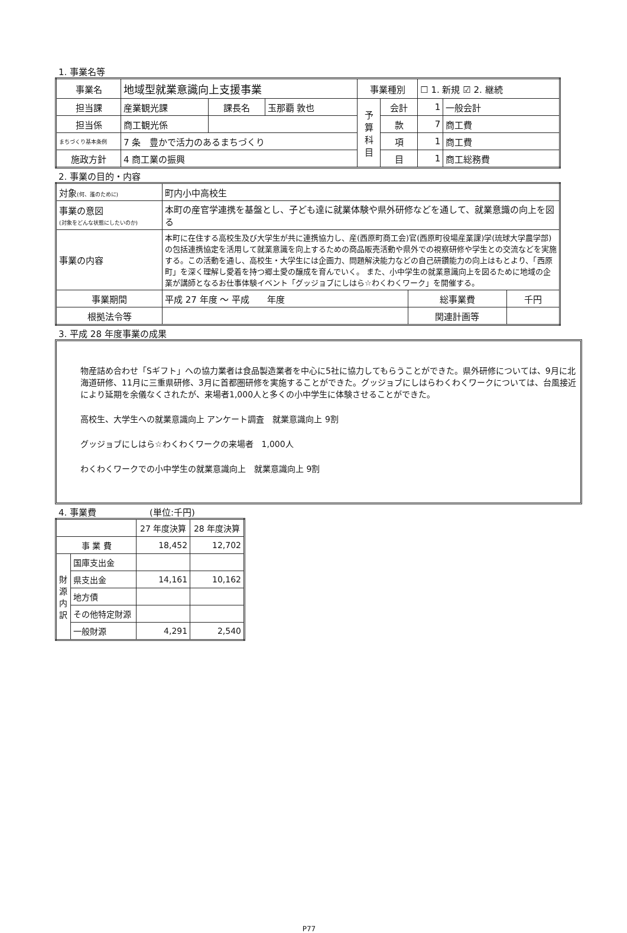1. 事業名等
| 事業名 | 地域型就業意識向上支援事業 | | | 事業種別 | | ☐ 1. 新規 ☑ 2. 継続 | |
| 担当課 | 産業観光課 | 課長名 | 玉那覇 敦也 | 予 算 科 目 | 会計 | 1 | 一般会計 |
| 担当係 | 商工観光係 | | | | 款 | 7 | 商工費 |
| まちづくり基本条例 | 7 条 豊かで活力のあるまちづくり | | | | 項 | 1 | 商工費 |
| 施政方針 | 4 商工業の振興 | | | | 目 | 1 | 商工総務費 |
2. 事業の目的・内容
| 対象 (何、誰のために) | 町内小中高校生 | | |
| 事業の意図 (対象をどんな状態にしたいのか) | 本町の産官学連携を基盤とし、子ども達に就業体験や県外研修などを通して、就業意識の向上を図る | | |
| 事業の内容 | 本町に在住する高校生及び大学生が共に連携協力し、産(西原町商工会)官(西原町役場産業課)学(琉球大学農学部)の包括連携協定を活用して就業意識を向上するための商品販売活動や県外での視察研修や学生との交流などを実施する。この活動を通し、高校生・大学生には企画力、問題解決能力などの自己研鑽能力の向上はもとより、「西原町」を深く理解し愛着を持つ郷土愛の醸成を育んでいく。 また、小中学生の就業意識向上を図るために地域の企業が講師となるお仕事体験イベント「グッジョブにしはら☆わくわくワーク」を開催する。 | | |
| 事業期間 | 平成 27 年度 ～ 平成 年度 | 総事業費 | 千円 |
| 根拠法令等 | | 関連計画等 | |
3. 平成 28 年度事業の成果
物産詰め合わせ「Sギフト」への協力業者は食品製造業者を中心に5社に協力してもらうことができた。県外研修については、9月に北海道研修、11月に三重県研修、3月に首都圏研修を実施することができた。グッジョブにしはらわくわくワークについては、台風接近により延期を余儀なくされたが、来場者1,000人と多くの小中学生に体験させることができた。
高校生、大学生への就業意識向上 アンケート調査　就業意識向上 9割
グッジョブにしはら☆わくわくワークの来場者　1,000人
わくわくワークでの小中学生の就業意識向上　就業意識向上 9割
4. 事業費　　　　　　(単位:千円)
| | | 27 年度決算 | 28 年度決算 |
| 事 業 費 | | 18,452 | 12,702 |
| 財 源 内 訳 | 国庫支出金 | | |
| | 県支出金 | 14,161 | 10,162 |
| | 地方債 | | |
| | その他特定財源 | | |
| | 一般財源 | 4,291 | 2,540 |
P77